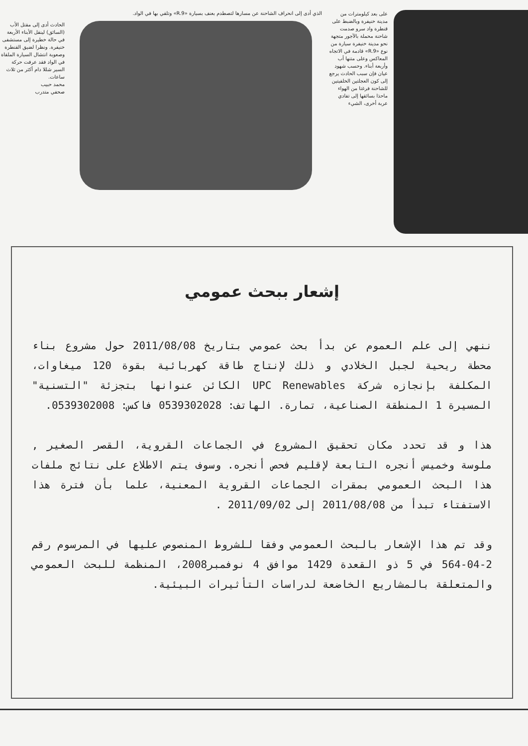على بعد كيلومترات من مدينة خنيفرة وبالضبط على قنطرة واد سرو صدمت شاحنة محملة بالآجور متجهة نحو مدينة خنيفرة سيارة من نوع «R.9» قادمة في الاتجاه المعاكس وعلى متنها أب وأربعة أبناء. وحسب شهود عيان فإن سبب الحادث يرجع إلى كون العجلتين الخلفيتين للشاحنة فرغتا من الهواء ماحذا بسائقها إلى تفادي عربة أخرى، الشيء
الذي أدى إلى انحراف الشاحنة عن مسارها لتصطدم بعنف بسيارة «R.9» وتلقي بها في الواد.
الحادث أدى إلى مقتل الأب (السائق) لينقل الأبناء الأربعة في حالة خطيرة إلى مستشفى خنيفرة. ونظرا لضيق القنطرة وصعوبة انتشال السيارة الملقاة في الواد فقد عرفت حركة السير شللا دام أكثر من ثلاث ساعات.
محمد حبيب
صحفي متدرب
إشعار ببحث عمومي
ننهي إلى علم العموم عن بدأ بحث عمومي بتاريخ 2011/08/08 حول مشروع بناء محطة ريحية لجبل الخلادي و ذلك لإنتاج طاقة كهربائية بقوة 120 ميغاوات، المكلفة بإنجازه شركة UPC Renewables الكائن عنوانها بتجزئة "التسنية" المسيرة 1 المنطقة الصناعية، تمارة. الهاتف: 0539302028 فاكس: 0539302008.
هذا و قد تحدد مكان تحقيق المشروع في الجماعات القروية، القصر الصغير , ملوسة وخميس أنجره التابعة لإقليم فحص أنجره. وسوف يتم الاطلاع على نتائج ملفات هذا البحث العمومي بمقرات الجماعات القروية المعنية، علما بأن فترة هذا الاستفتاء تبدأ من 2011/08/08 إلى 2011/09/02 .
وقد تم هذا الإشعار بالبحث العمومي وفقا للشروط المنصوص عليها في المرسوم رقم 2-04-564 في 5 ذو القعدة 1429 موافق 4 نوفمبر2008، المنظمة للبحث العمومي والمتعلقة بالمشاريع الخاضعة لدراسات التأثيرات البيئية.